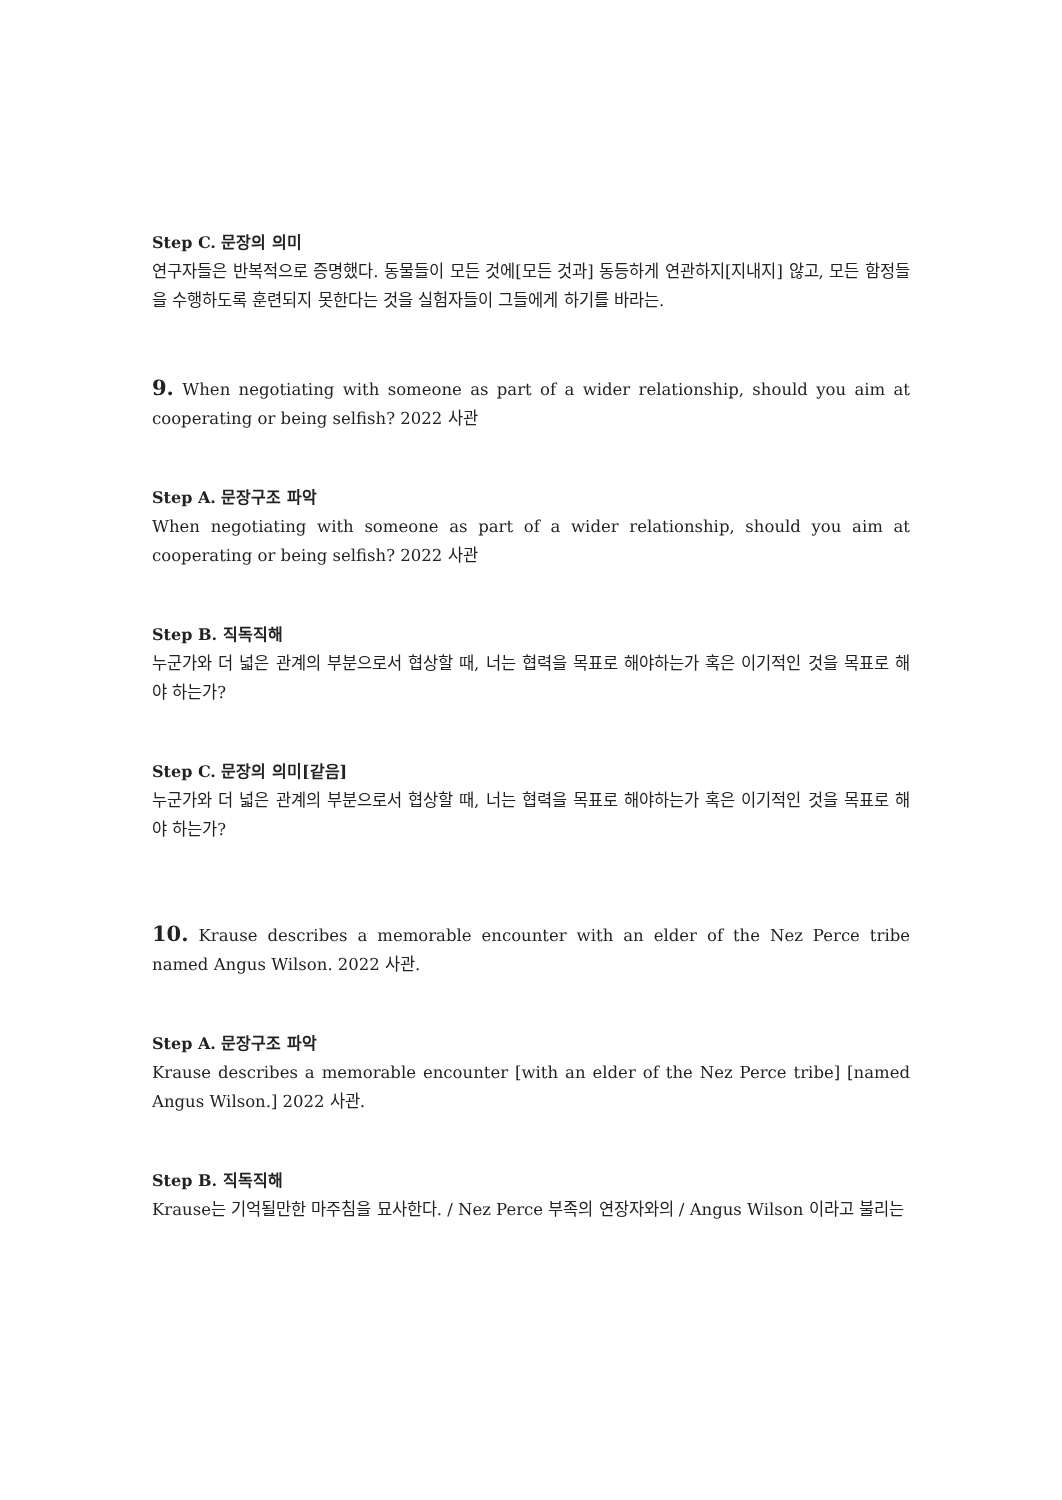Step C. 문장의 의미
연구자들은 반복적으로 증명했다. 동물들이 모든 것에[모든 것과] 동등하게 연관하지[지내지] 않고, 모든 함정들을 수행하도록 훈련되지 못한다는 것을 실험자들이 그들에게 하기를 바라는.
9. When negotiating with someone as part of a wider relationship, should you aim at cooperating or being selfish? 2022 사관
Step A. 문장구조 파악
When negotiating with someone as part of a wider relationship, should you aim at cooperating or being selfish? 2022 사관
Step B. 직독직해
누군가와 더 넓은 관계의 부분으로서 협상할 때, 너는 협력을 목표로 해야하는가 혹은 이기적인 것을 목표로 해야 하는가?
Step C. 문장의 의미[같음]
누군가와 더 넓은 관계의 부분으로서 협상할 때, 너는 협력을 목표로 해야하는가 혹은 이기적인 것을 목표로 해야 하는가?
10. Krause describes a memorable encounter with an elder of the Nez Perce tribe named Angus Wilson. 2022 사관.
Step A. 문장구조 파악
Krause describes a memorable encounter [with an elder of the Nez Perce tribe] [named Angus Wilson.] 2022 사관.
Step B. 직독직해
Krause는 기억될만한 마주침을 묘사한다. / Nez Perce 부족의 연장자와의 / Angus Wilson 이라고 불리는